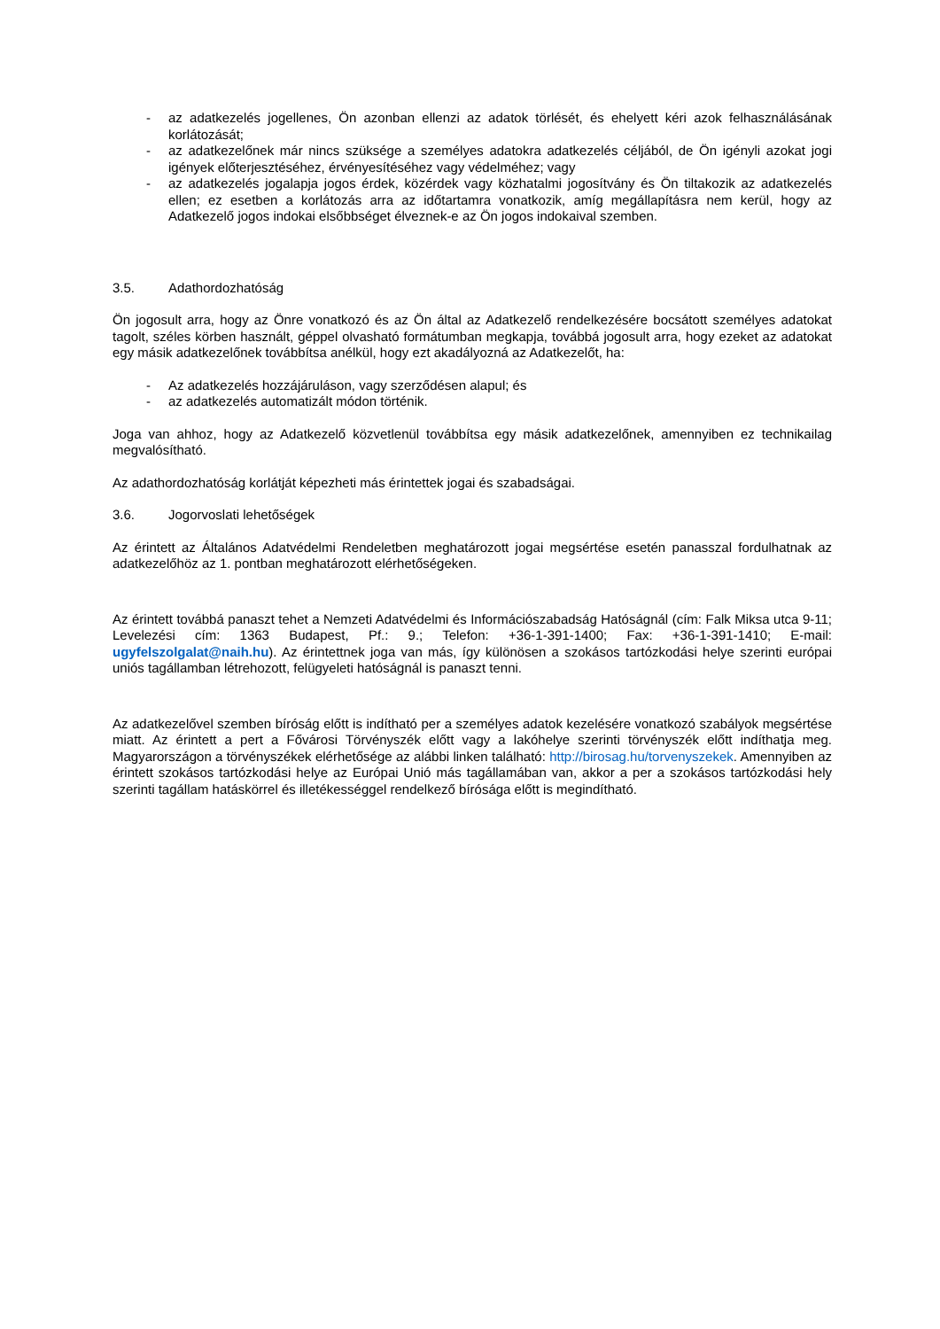- az adatkezelés jogellenes, Ön azonban ellenzi az adatok törlését, és ehelyett kéri azok felhasználásának korlátozását;
- az adatkezelőnek már nincs szüksége a személyes adatokra adatkezelés céljából, de Ön igényli azokat jogi igények előterjesztéséhez, érvényesítéséhez vagy védelméhez; vagy
- az adatkezelés jogalapja jogos érdek, közérdek vagy közhatalmi jogosítvány és Ön tiltakozik az adatkezelés ellen; ez esetben a korlátozás arra az időtartamra vonatkozik, amíg megállapításra nem kerül, hogy az Adatkezelő jogos indokai elsőbbséget élveznek-e az Ön jogos indokaival szemben.
3.5. Adathordozhatóság
Ön jogosult arra, hogy az Önre vonatkozó és az Ön által az Adatkezelő rendelkezésére bocsátott személyes adatokat tagolt, széles körben használt, géppel olvasható formátumban megkapja, továbbá jogosult arra, hogy ezeket az adatokat egy másik adatkezelőnek továbbítsa anélkül, hogy ezt akadályozná az Adatkezelőt, ha:
- Az adatkezelés hozzájáruláson, vagy szerződésen alapul; és
- az adatkezelés automatizált módon történik.
Joga van ahhoz, hogy az Adatkezelő közvetlenül továbbítsa egy másik adatkezelőnek, amennyiben ez technikailag megvalósítható.
Az adathordozhatóság korlátját képezheti más érintettek jogai és szabadságai.
3.6. Jogorvoslati lehetőségek
Az érintett az Általános Adatvédelmi Rendeletben meghatározott jogai megsértése esetén panasszal fordulhatnak az adatkezelőhöz az 1. pontban meghatározott elérhetőségeken.
Az érintett továbbá panaszt tehet a Nemzeti Adatvédelmi és Információszabadság Hatóságnál (cím: Falk Miksa utca 9-11; Levelezési cím: 1363 Budapest, Pf.: 9.; Telefon: +36-1-391-1400; Fax: +36-1-391-1410; E-mail: ugyfelszolgalat@naih.hu). Az érintettnek joga van más, így különösen a szokásos tartózkodási helye szerinti európai uniós tagállamban létrehozott, felügyeleti hatóságnál is panaszt tenni.
Az adatkezelővel szemben bíróság előtt is indítható per a személyes adatok kezelésére vonatkozó szabályok megsértése miatt. Az érintett a pert a Fővárosi Törvényszék előtt vagy a lakóhelye szerinti törvényszék előtt indíthatja meg. Magyarországon a törvényszékek elérhetősége az alábbi linken található: http://birosag.hu/torvenyszekek. Amennyiben az érintett szokásos tartózkodási helye az Európai Unió más tagállamában van, akkor a per a szokásos tartózkodási hely szerinti tagállam hatáskörrel és illetékességgel rendelkező bírósága előtt is megindítható.